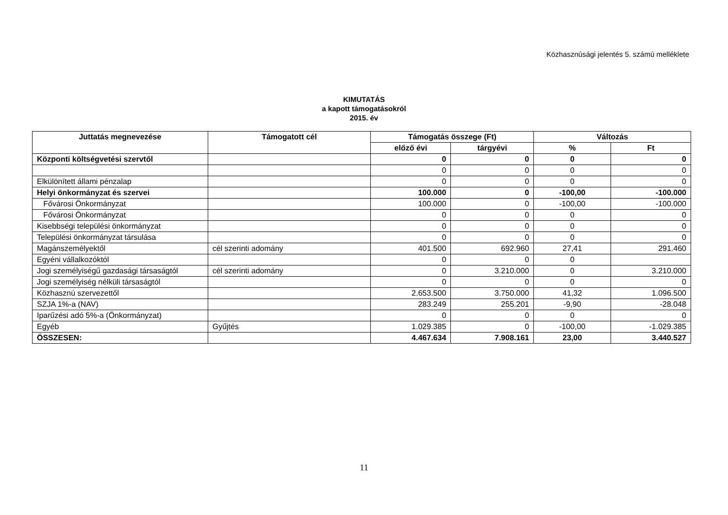Közhasznúsági jelentés 5. számú melléklete
KIMUTATÁS
a kapott támogatásokról
2015. év
| Juttatás megnevezése | Támogatott cél | Támogatás összege (Ft) | | Változás | |
| --- | --- | --- | --- | --- | --- |
| | | előző évi | tárgyévi | % | Ft |
| Központi költségvetési szervtől | | 0 | 0 | 0 | 0 |
| | | 0 | 0 | 0 | 0 |
| Elkülönített állami pénzalap | | 0 | 0 | 0 | 0 |
| Helyi önkormányzat és szervei | | 100.000 | 0 | -100,00 | -100.000 |
| Fővárosi Önkormányzat | | 100.000 | 0 | -100,00 | -100.000 |
| Fővárosi Önkormányzat | | 0 | 0 | 0 | 0 |
| Kisebbségi települési önkormányzat | | 0 | 0 | 0 | 0 |
| Települési önkormányzat társulása | | 0 | 0 | 0 | 0 |
| Magánszemélyektől | cél szerinti adomány | 401.500 | 692.960 | 27,41 | 291.460 |
| Egyéni vállalkozóktól | | 0 | 0 | 0 | |
| Jogi személyiségű gazdasági társaságtól | cél szerinti adomány | 0 | 3.210.000 | 0 | 3.210.000 |
| Jogi személyiség nélküli társaságtól | | 0 | 0 | 0 | 0 |
| Közhasznú szervezettől | | 2.653.500 | 3.750.000 | 41,32 | 1.096.500 |
| SZJA 1%-a (NAV) | | 283.249 | 255.201 | -9,90 | -28.048 |
| Iparűzési adó 5%-a (Önkormányzat) | | 0 | 0 | 0 | 0 |
| Egyéb | Gyűjtés | 1.029.385 | 0 | -100,00 | -1.029.385 |
| ÖSSZESEN: | | 4.467.634 | 7.908.161 | 23,00 | 3.440.527 |
11